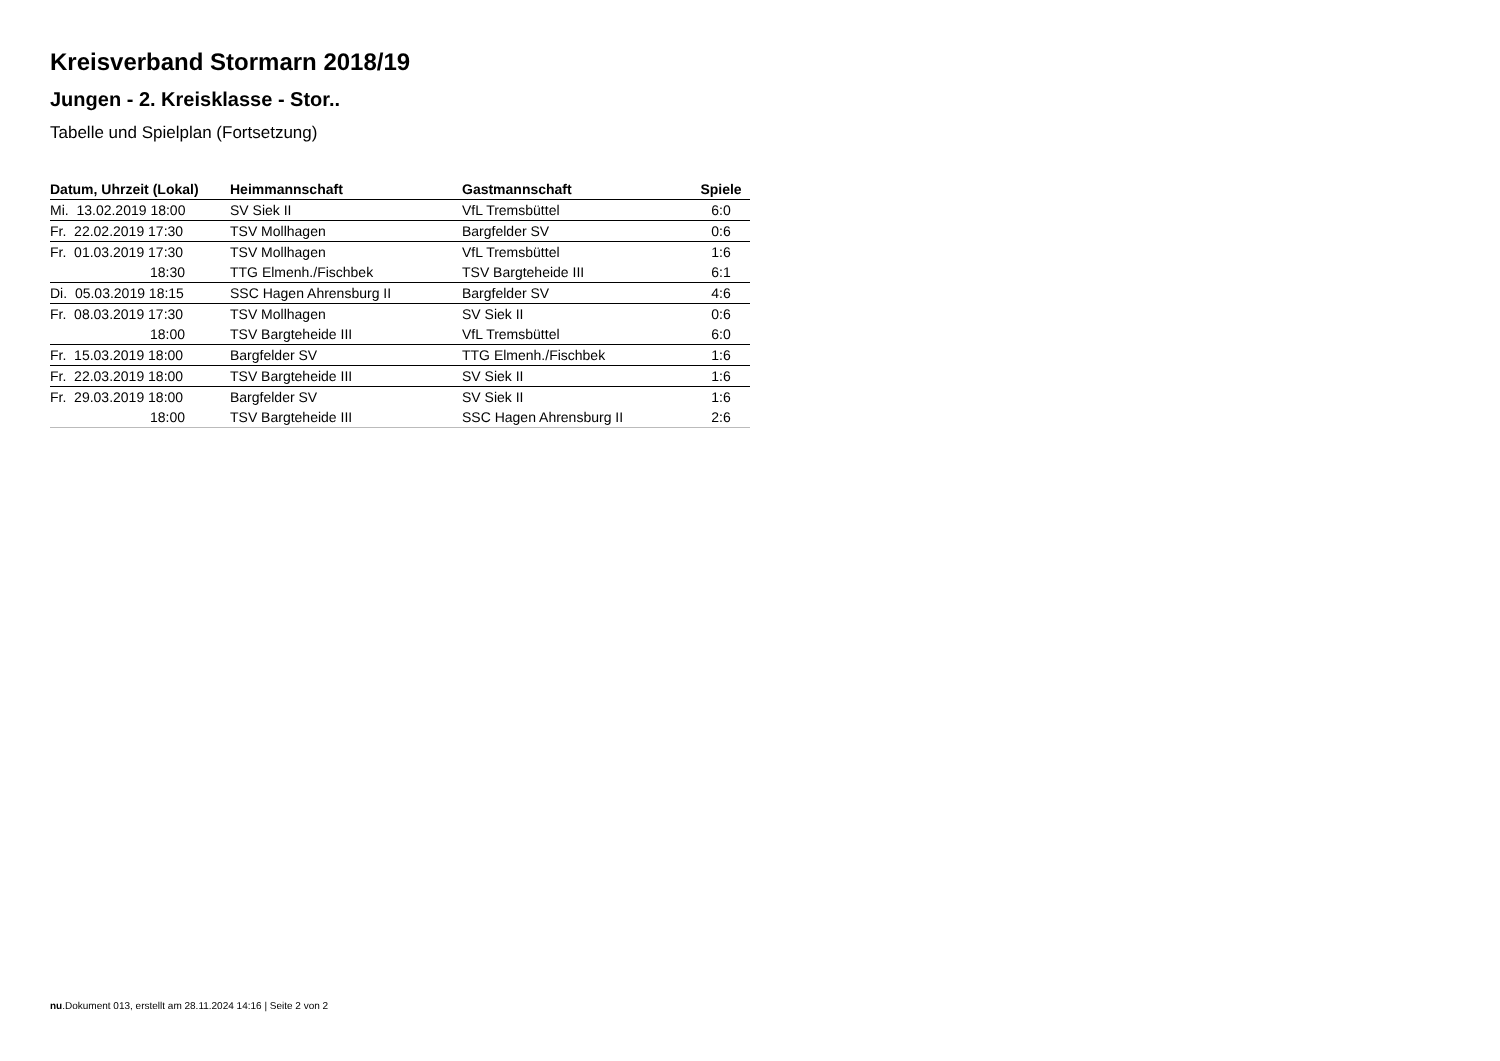Kreisverband Stormarn 2018/19
Jungen - 2. Kreisklasse - Stor..
Tabelle und Spielplan (Fortsetzung)
| Datum, Uhrzeit (Lokal) | Heimmannschaft | Gastmannschaft | Spiele |
| --- | --- | --- | --- |
| Mi. 13.02.2019 18:00 | SV Siek II | VfL Tremsbüttel | 6:0 |
| Fr. 22.02.2019 17:30 | TSV Mollhagen | Bargfelder SV | 0:6 |
| Fr. 01.03.2019 17:30 | TSV Mollhagen | VfL Tremsbüttel | 1:6 |
| 18:30 | TTG Elmenh./Fischbek | TSV Bargteheide III | 6:1 |
| Di. 05.03.2019 18:15 | SSC Hagen Ahrensburg II | Bargfelder SV | 4:6 |
| Fr. 08.03.2019 17:30 | TSV Mollhagen | SV Siek II | 0:6 |
| 18:00 | TSV Bargteheide III | VfL Tremsbüttel | 6:0 |
| Fr. 15.03.2019 18:00 | Bargfelder SV | TTG Elmenh./Fischbek | 1:6 |
| Fr. 22.03.2019 18:00 | TSV Bargteheide III | SV Siek II | 1:6 |
| Fr. 29.03.2019 18:00 | Bargfelder SV | SV Siek II | 1:6 |
| 18:00 | TSV Bargteheide III | SSC Hagen Ahrensburg II | 2:6 |
nu.Dokument 013, erstellt am 28.11.2024 14:16 | Seite 2 von 2